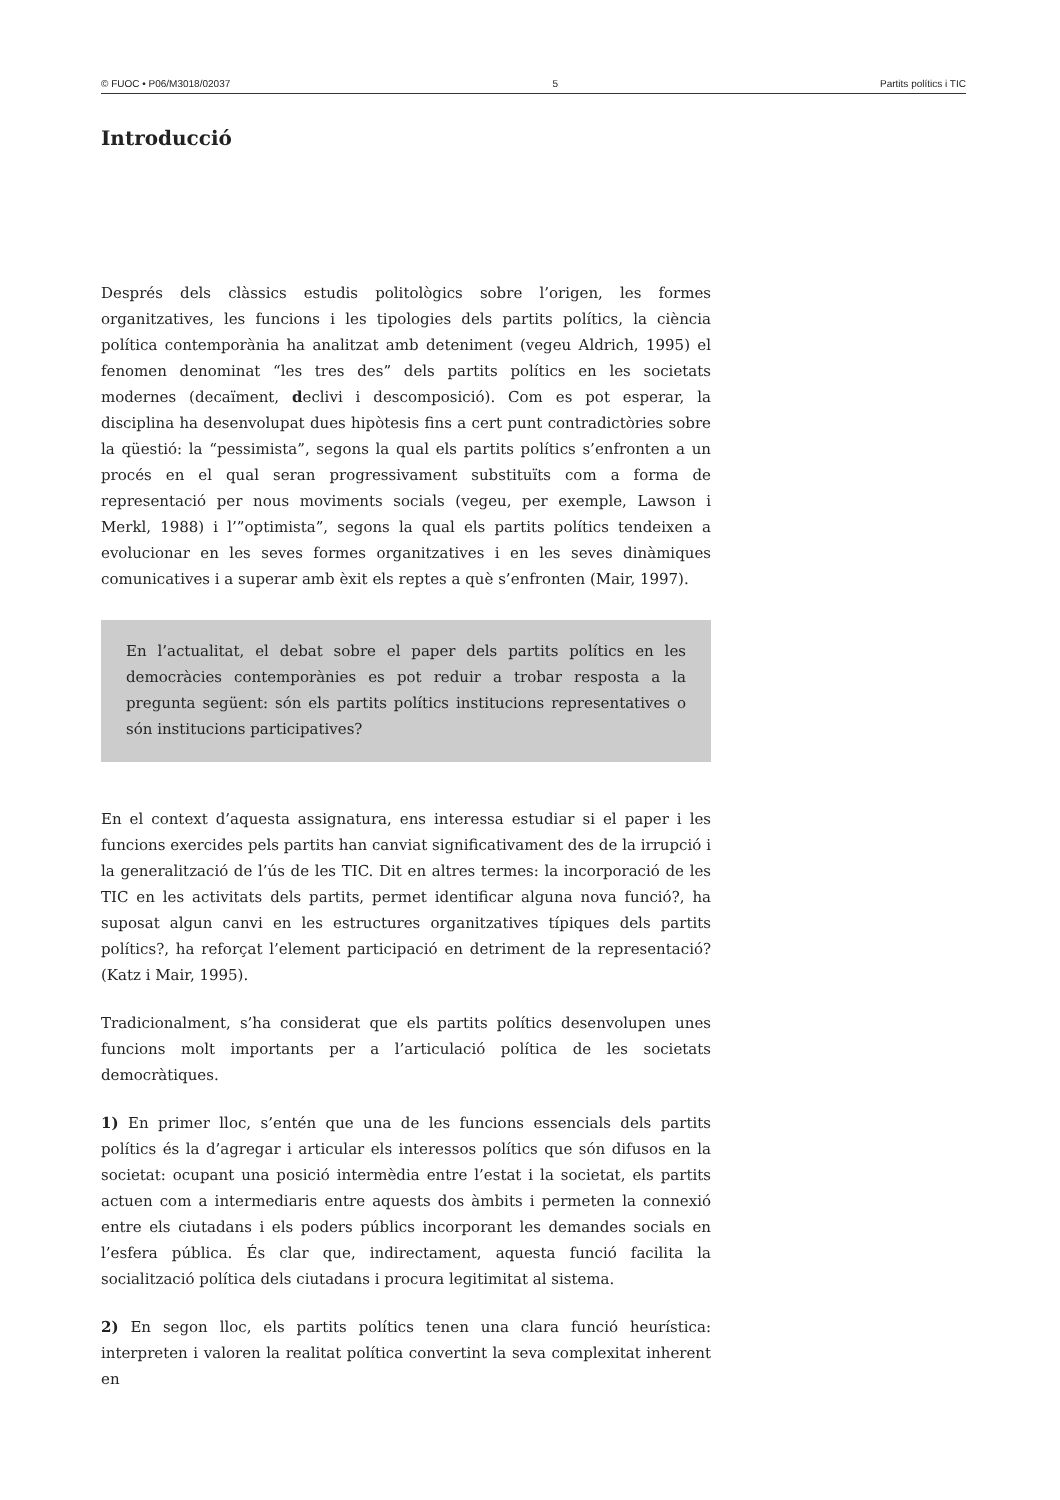© FUOC • P06/M3018/02037 5 Partits polítics i TIC
Introducció
Després dels clàssics estudis politològics sobre l’origen, les formes organitzatives, les funcions i les tipologies dels partits polítics, la ciència política contemporània ha analitzat amb deteniment (vegeu Aldrich, 1995) el fenomen denominat “les tres des” dels partits polítics en les societats modernes (decaïment, declivi i descomposició). Com es pot esperar, la disciplina ha desenvolupat dues hipòtesis fins a cert punt contradictòries sobre la qüestió: la “pessimista”, segons la qual els partits polítics s’enfronten a un procés en el qual seran progressivament substituïts com a forma de representació per nous moviments socials (vegeu, per exemple, Lawson i Merkl, 1988) i l’”optimista”, segons la qual els partits polítics tendeixen a evolucionar en les seves formes organitzatives i en les seves dinàmiques comunicatives i a superar amb èxit els reptes a què s’enfronten (Mair, 1997).
En l’actualitat, el debat sobre el paper dels partits polítics en les democràcies contemporànies es pot reduir a trobar resposta a la pregunta següent: són els partits polítics institucions representatives o són institucions participatives?
En el context d’aquesta assignatura, ens interessa estudiar si el paper i les funcions exercides pels partits han canviat significativament des de la irrupció i la generalització de l’ús de les TIC. Dit en altres termes: la incorporació de les TIC en les activitats dels partits, permet identificar alguna nova funció?, ha suposat algun canvi en les estructures organitzatives típiques dels partits polítics?, ha reforçat l’element participació en detriment de la representació? (Katz i Mair, 1995).
Tradicionalment, s’ha considerat que els partits polítics desenvolupen unes funcions molt importants per a l’articulació política de les societats democràtiques.
1) En primer lloc, s’entén que una de les funcions essencials dels partits polítics és la d’agregar i articular els interessos polítics que són difusos en la societat: ocupant una posició intermèdia entre l’estat i la societat, els partits actuen com a intermediaris entre aquests dos àmbits i permeten la connexió entre els ciutadans i els poders públics incorporant les demandes socials en l’esfera pública. És clar que, indirectament, aquesta funció facilita la socialització política dels ciutadans i procura legitimitat al sistema.
2) En segon lloc, els partits polítics tenen una clara funció heurística: interpreten i valoren la realitat política convertint la seva complexitat inherent en